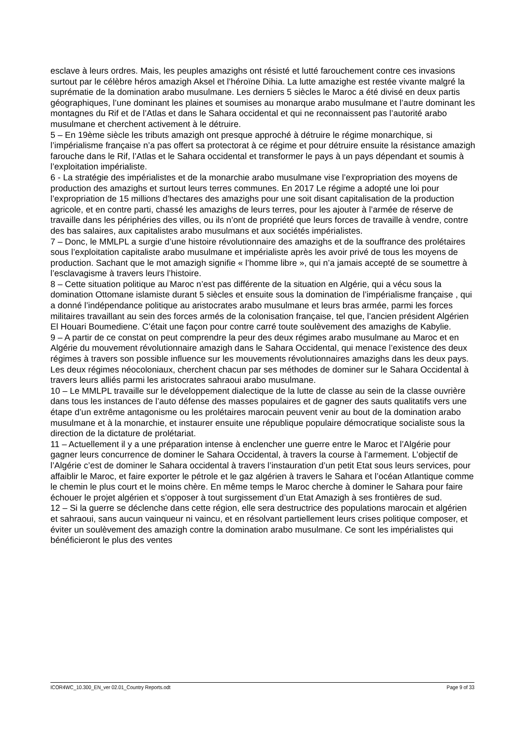esclave à leurs ordres. Mais, les peuples amazighs ont résisté et lutté farouchement contre ces invasions surtout par le célèbre héros amazigh Aksel et l’héroïne Dihia. La lutte amazighe est restée vivante malgré la suprématie de la domination arabo musulmane. Les derniers 5 siècles le Maroc a été divisé en deux partis géographiques, l’une dominant les plaines et soumises au monarque arabo musulmane et l’autre dominant les montagnes du Rif et de l’Atlas et dans le Sahara occidental et qui ne reconnaissent pas l’autorité arabo musulmane et cherchent activement à le détruire.
5 – En 19ème siècle les tributs amazigh ont presque approché à détruire le régime monarchique, si l’impérialisme française n’a pas offert sa protectorat à ce régime et pour détruire ensuite la résistance amazigh farouche dans le Rif, l’Atlas et le Sahara occidental et transformer le pays à un pays dépendant et soumis à l’exploitation impérialiste.
6 - La stratégie des impérialistes et de la monarchie arabo musulmane vise l’expropriation des moyens de production des amazighs et surtout leurs terres communes. En 2017 Le régime a adopté une loi pour l’expropriation de 15 millions d’hectares des amazighs pour une soit disant capitalisation de la production agricole, et en contre parti, chassé les amazighs de leurs terres, pour les ajouter à l’armée de réserve de travaille dans les périphéries des villes, ou ils n’ont de propriété que leurs forces de travaille à vendre, contre des bas salaires, aux capitalistes arabo musulmans et aux sociétés impérialistes.
7 – Donc, le MMLPL a surgie d’une histoire révolutionnaire des amazighs et de la souffrance des prolétaires sous l’exploitation capitaliste arabo musulmane et impérialiste après les avoir privé de tous les moyens de production. Sachant que le mot amazigh signifie « l’homme libre », qui n’a jamais accepté de se soumettre à l’esclavagisme à travers leurs l’histoire.
8 – Cette situation politique au Maroc n’est pas différente de la situation en Algérie, qui a vécu sous la domination Ottomane islamiste durant 5 siècles et ensuite sous la domination de l’impérialisme française , qui a donné l’indépendance politique au aristocrates arabo musulmane et leurs bras armée, parmi les forces militaires travaillant au sein des forces armés de la colonisation française, tel que, l’ancien président Algérien El Houari Boumediene. C’était une façon pour contre carré toute soulèvement des amazighs de Kabylie.
9 – A partir de ce constat on peut comprendre la peur des deux régimes arabo musulmane au Maroc et en Algérie du mouvement révolutionnaire amazigh dans le Sahara Occidental, qui menace l’existence des deux régimes à travers son possible influence sur les mouvements révolutionnaires amazighs dans les deux pays. Les deux régimes néocoloniaux, cherchent chacun par ses méthodes de dominer sur le Sahara Occidental à travers leurs alliés parmi les aristocrates sahraoui arabo musulmane.
10 – Le MMLPL travaille sur le développement dialectique de la lutte de classe au sein de la classe ouvrière dans tous les instances de l’auto défense des masses populaires et de gagner des sauts qualitatifs vers une étape d’un extrême antagonisme ou les prolétaires marocain peuvent venir au bout de la domination arabo musulmane et à la monarchie, et instaurer ensuite une république populaire démocratique socialiste sous la direction de la dictature de prolétariat.
11 – Actuellement il y a une préparation intense à enclencher une guerre entre le Maroc et l’Algérie pour gagner leurs concurrence de dominer le Sahara Occidental, à travers la course à l’armement. L’objectif de l’Algérie c’est de dominer le Sahara occidental à travers l’instauration d’un petit Etat sous leurs services, pour affaiblir le Maroc, et faire exporter le pétrole et le gaz algérien à travers le Sahara et l’océan Atlantique comme le chemin le plus court et le moins chère. En même temps le Maroc cherche à dominer le Sahara pour faire échouer le projet algérien et s’opposer à tout surgissement d’un Etat Amazigh à ses frontières de sud.
12 – Si la guerre se déclenche dans cette région, elle sera destructrice des populations marocain et algérien et sahraoui, sans aucun vainqueur ni vaincu, et en résolvant partiellement leurs crises politique composer, et éviter un soulèvement des amazigh contre la domination arabo musulmane. Ce sont les impérialistes qui bénéficieront le plus des ventes
ICOR4WC_10.300_EN_ver 02.01_Country Reports.odt Page 9 of 33